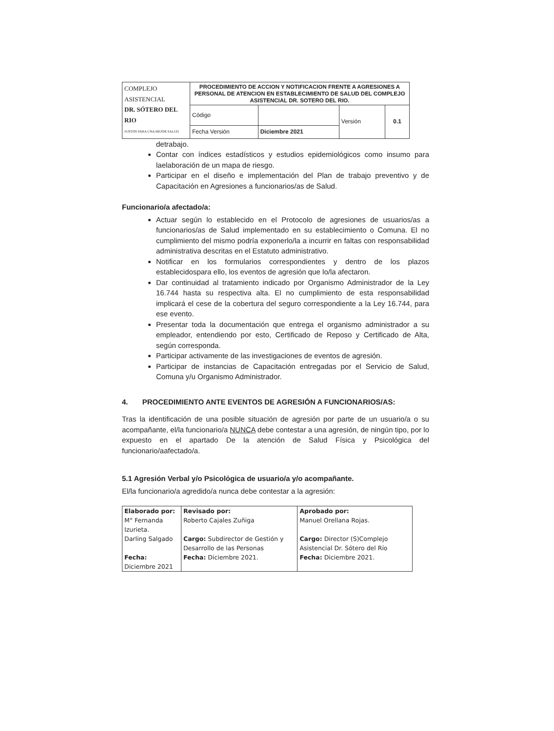| COMPLEJO ASISTENCIAL DR. SÓTERO DEL RIO JUNTOS PARA UNA MEJOR SALUD | PROCEDIMIENTO DE ACCION Y NOTIFICACION FRENTE A AGRESIONES A PERSONAL DE ATENCION EN ESTABLECIMIENTO DE SALUD DEL COMPLEJO ASISTENCIAL DR. SOTERO DEL RIO. | | | |
| | Código | | Versión | 0.1 |
| | Fecha Versión | Diciembre 2021 | | |
detrabajo.
Contar con índices estadísticos y estudios epidemiológicos como insumo para laelaboración de un mapa de riesgo.
Participar en el diseño e implementación del Plan de trabajo preventivo y de Capacitación en Agresiones a funcionarios/as de Salud.
Funcionario/a afectado/a:
Actuar según lo establecido en el Protocolo de agresiones de usuarios/as a funcionarios/as de Salud implementado en su establecimiento o Comuna. El no cumplimiento del mismo podría exponerlo/la a incurrir en faltas con responsabilidad administrativa descritas en el Estatuto administrativo.
Notificar en los formularios correspondientes y dentro de los plazos establecidospara ello, los eventos de agresión que lo/la afectaron.
Dar continuidad al tratamiento indicado por Organismo Administrador de la Ley 16.744 hasta su respectiva alta. El no cumplimiento de esta responsabilidad implicará el cese de la cobertura del seguro correspondiente a la Ley 16.744, para ese evento.
Presentar toda la documentación que entrega el organismo administrador a su empleador, entendiendo por esto, Certificado de Reposo y Certificado de Alta, según corresponda.
Participar activamente de las investigaciones de eventos de agresión.
Participar de instancias de Capacitación entregadas por el Servicio de Salud, Comuna y/u Organismo Administrador.
4. PROCEDIMIENTO ANTE EVENTOS DE AGRESIÓN A FUNCIONARIOS/AS:
Tras la identificación de una posible situación de agresión por parte de un usuario/a o su acompañante, el/la funcionario/a NUNCA debe contestar a una agresión, de ningún tipo, por lo expuesto en el apartado De la atención de Salud Física y Psicológica del funcionario/aafectado/a.
5.1 Agresión Verbal y/o Psicológica de usuario/a y/o acompañante.
El/la funcionario/a agredido/a nunca debe contestar a la agresión:
| Elaborado por: | Revisado por: | Aprobado por: |
| M° Fernanda Izurieta. | Roberto Cajales Zuñiga | Manuel Orellana Rojas. |
| Darling Salgado | Cargo: Subdirector de Gestión y Desarrollo de las Personas | Cargo: Director (S)Complejo Asistencial Dr. Sótero del Río |
| Fecha: Diciembre 2021 | Fecha: Diciembre 2021. | Fecha: Diciembre 2021. |